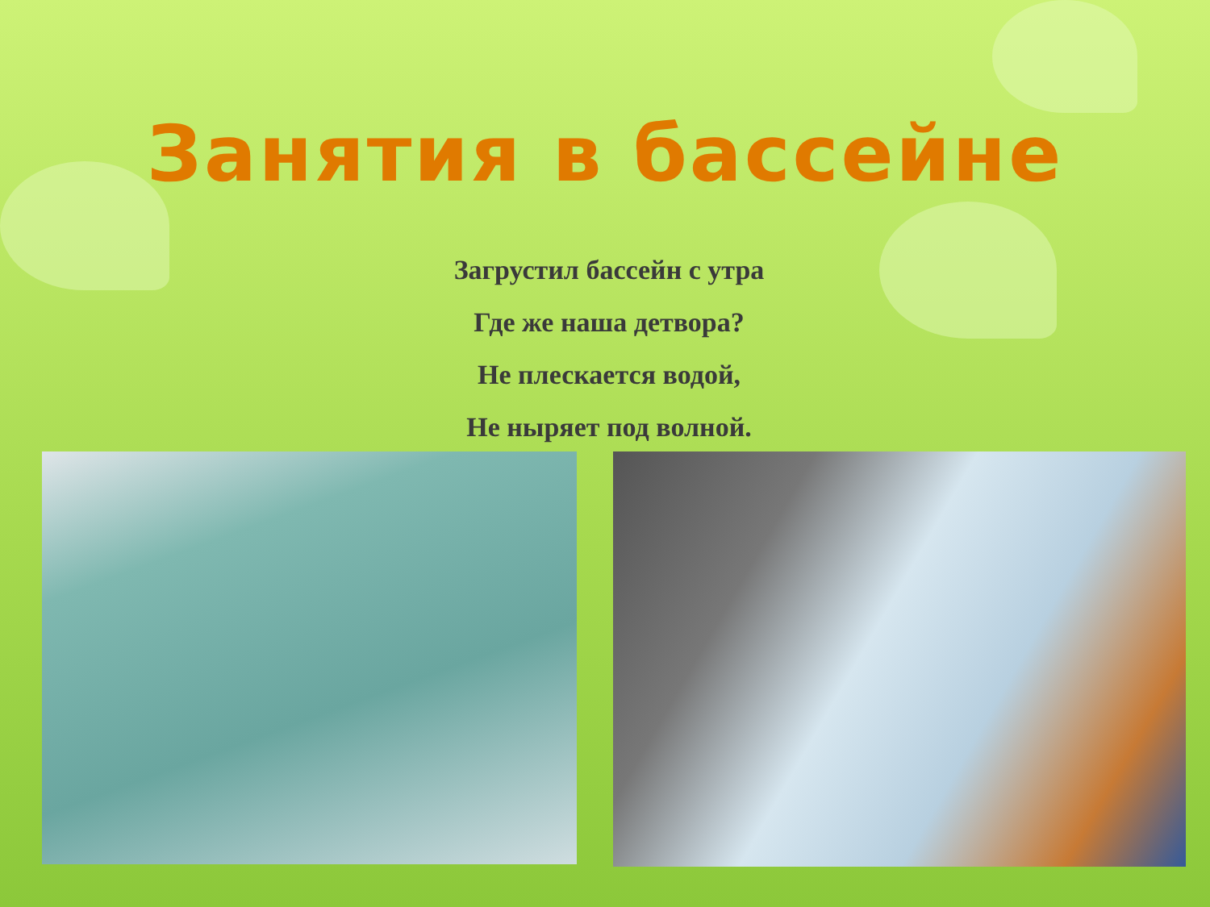Занятия в бассейне
Загрустил бассейн с утра
Где же наша детвора?
Не плескается водой,
Не ныряет под волной.